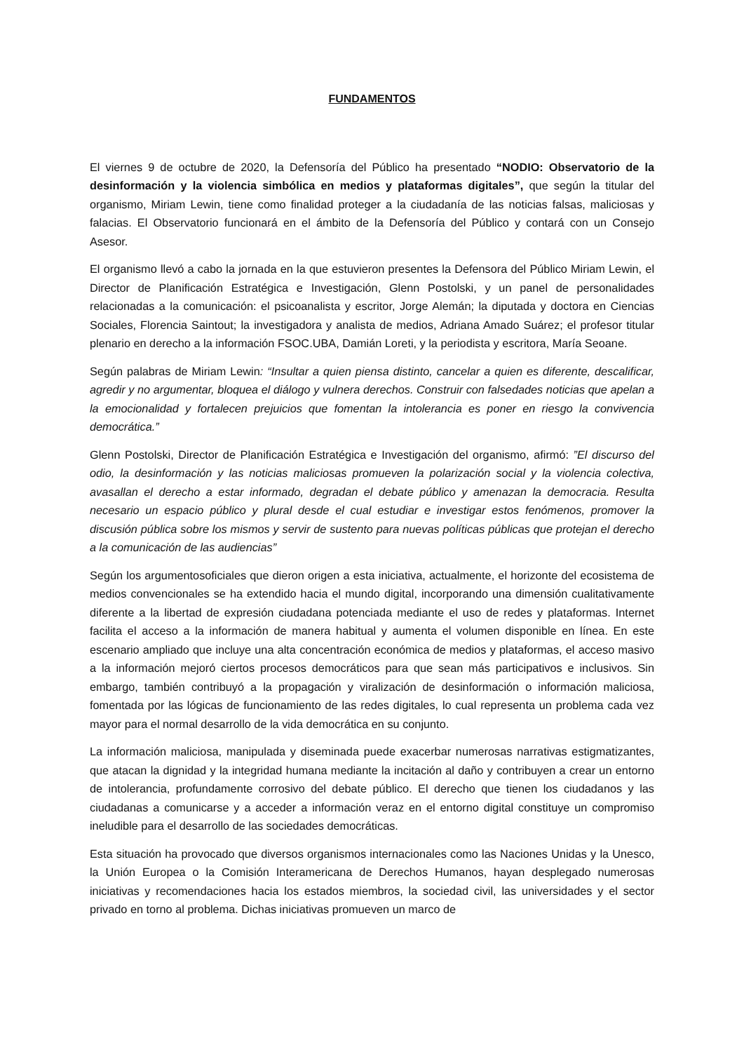FUNDAMENTOS
El viernes 9 de octubre de 2020, la Defensoría del Público ha presentado “NODIO: Observatorio de la desinformación y la violencia simbólica en medios y plataformas digitales”, que según la titular del organismo, Miriam Lewin, tiene como finalidad proteger a la ciudadanía de las noticias falsas, maliciosas y falacias. El Observatorio funcionará en el ámbito de la Defensoría del Público y contará con un Consejo Asesor.
El organismo llevó a cabo la jornada en la que estuvieron presentes la Defensora del Público Miriam Lewin, el Director de Planificación Estratégica e Investigación, Glenn Postolski, y un panel de personalidades relacionadas a la comunicación: el psicoanalista y escritor, Jorge Alemán; la diputada y doctora en Ciencias Sociales, Florencia Saintout; la investigadora y analista de medios, Adriana Amado Suárez; el profesor titular plenario en derecho a la información FSOC.UBA, Damián Loreti, y la periodista y escritora, María Seoane.
Según palabras de Miriam Lewin: “Insultar a quien piensa distinto, cancelar a quien es diferente, descalificar, agredir y no argumentar, bloquea el diálogo y vulnera derechos. Construir con falsedades noticias que apelan a la emocionalidad y fortalecen prejuicios que fomentan la intolerancia es poner en riesgo la convivencia democrática.”
Glenn Postolski, Director de Planificación Estratégica e Investigación del organismo, afirmó: ”El discurso del odio, la desinformación y las noticias maliciosas promueven la polarización social y la violencia colectiva, avasallan el derecho a estar informado, degradan el debate público y amenazan la democracia. Resulta necesario un espacio público y plural desde el cual estudiar e investigar estos fenómenos, promover la discusión pública sobre los mismos y servir de sustento para nuevas políticas públicas que protejan el derecho a la comunicación de las audiencias”
Según los argumentosoficiales que dieron origen a esta iniciativa, actualmente, el horizonte del ecosistema de medios convencionales se ha extendido hacia el mundo digital, incorporando una dimensión cualitativamente diferente a la libertad de expresión ciudadana potenciada mediante el uso de redes y plataformas. Internet facilita el acceso a la información de manera habitual y aumenta el volumen disponible en línea. En este escenario ampliado que incluye una alta concentración económica de medios y plataformas, el acceso masivo a la información mejoró ciertos procesos democráticos para que sean más participativos e inclusivos. Sin embargo, también contribuyó a la propagación y viralización de desinformación o información maliciosa, fomentada por las lógicas de funcionamiento de las redes digitales, lo cual representa un problema cada vez mayor para el normal desarrollo de la vida democrática en su conjunto.
La información maliciosa, manipulada y diseminada puede exacerbar numerosas narrativas estigmatizantes, que atacan la dignidad y la integridad humana mediante la incitación al daño y contribuyen a crear un entorno de intolerancia, profundamente corrosivo del debate público. El derecho que tienen los ciudadanos y las ciudadanas a comunicarse y a acceder a información veraz en el entorno digital constituye un compromiso ineludible para el desarrollo de las sociedades democráticas.
Esta situación ha provocado que diversos organismos internacionales como las Naciones Unidas y la Unesco, la Unión Europea o la Comisión Interamericana de Derechos Humanos, hayan desplegado numerosas iniciativas y recomendaciones hacia los estados miembros, la sociedad civil, las universidades y el sector privado en torno al problema. Dichas iniciativas promueven un marco de